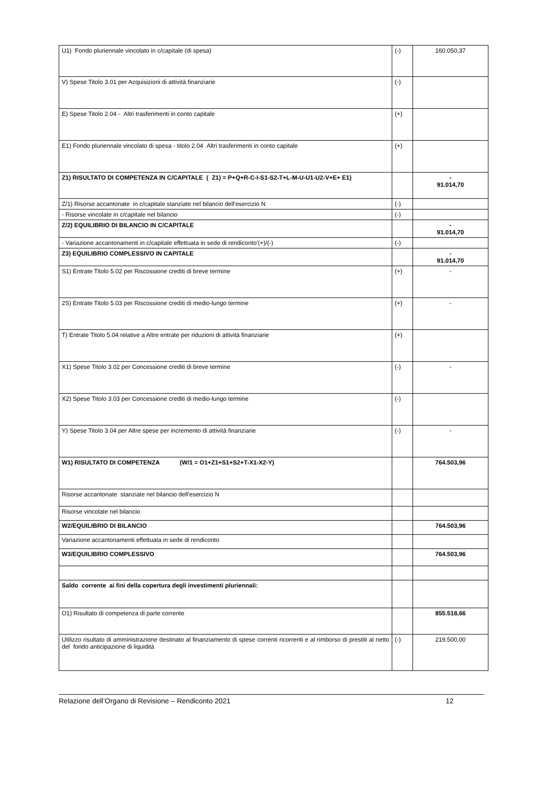| U1) Fondo pluriennale vincolato in c/capitale (di spesa) | (-) | 160.050,37 |
| V) Spese Titolo 3.01 per Acquisizioni di attività finanziarie | (-) | |
| E) Spese Titolo 2.04 - Altri trasferimenti in conto capitale | (+) | |
| E1) Fondo pluriennale vincolato di spesa - titolo 2.04 Altri trasferimenti in conto capitale | (+) | |
| Z1) RISULTATO DI COMPETENZA IN C/CAPITALE ( Z1) = P+Q+R-C-I-S1-S2-T+L-M-U-U1-U2-V+E+ E1) | | - 91.014,70 |
| Z/1) Risorse accantonate in c/capitale stanziate nel bilancio dell'esercizio N | (-) | |
| - Risorse vincolate in c/capitale nel bilancio | (-) | |
| Z/2) EQUILIBRIO DI BILANCIO IN C/CAPITALE | | - 91.014,70 |
| - Variazione accantonamenti in c/capitale effettuata in sede di rendiconto'(+)/(-) | (-) | |
| Z3) EQUILIBRIO COMPLESSIVO IN CAPITALE | | - 91.014,70 |
| S1) Entrate Titolo 5.02 per Riscossione crediti di breve termine | (+) | - |
| 2S) Entrate Titolo 5.03 per Riscossione crediti di medio-lungo termine | (+) | - |
| T) Entrate Titolo 5.04 relative a Altre entrate per riduzioni di attività finanziarie | (+) | |
| X1) Spese Titolo 3.02 per Concessione crediti di breve termine | (-) | - |
| X2) Spese Titolo 3.03 per Concessione crediti di medio-lungo termine | (-) | |
| Y) Spese Titolo 3.04 per Altre spese per incremento di attività finanziarie | (-) | - |
| W1) RISULTATO DI COMPETENZA (W/1 = O1+Z1+S1+S2+T-X1-X2-Y) | | 764.503,96 |
| Risorse accantonate stanziate nel bilancio dell'esercizio N | | |
| Risorse vincolate nel bilancio | | |
| W2/EQUILIBRIO DI BILANCIO | | 764.503,96 |
| Variazione accantonamenti effettuata in sede di rendiconto | | |
| W3/EQUILIBRIO COMPLESSIVO | | 764.503,96 |
| Saldo corrente ai fini della copertura degli investimenti pluriennali: | | |
| O1) Risultato di competenza di parte corrente | | 855.518,66 |
| Utilizzo risultato di amministrazione destinato al finanziamento di spese correnti ricorrenti e al rimborso di prestiti al netto del fondo anticipazione di liquidità | (-) | 219.500,00 |
Relazione dell’Organo di Revisione – Rendiconto 2021 12